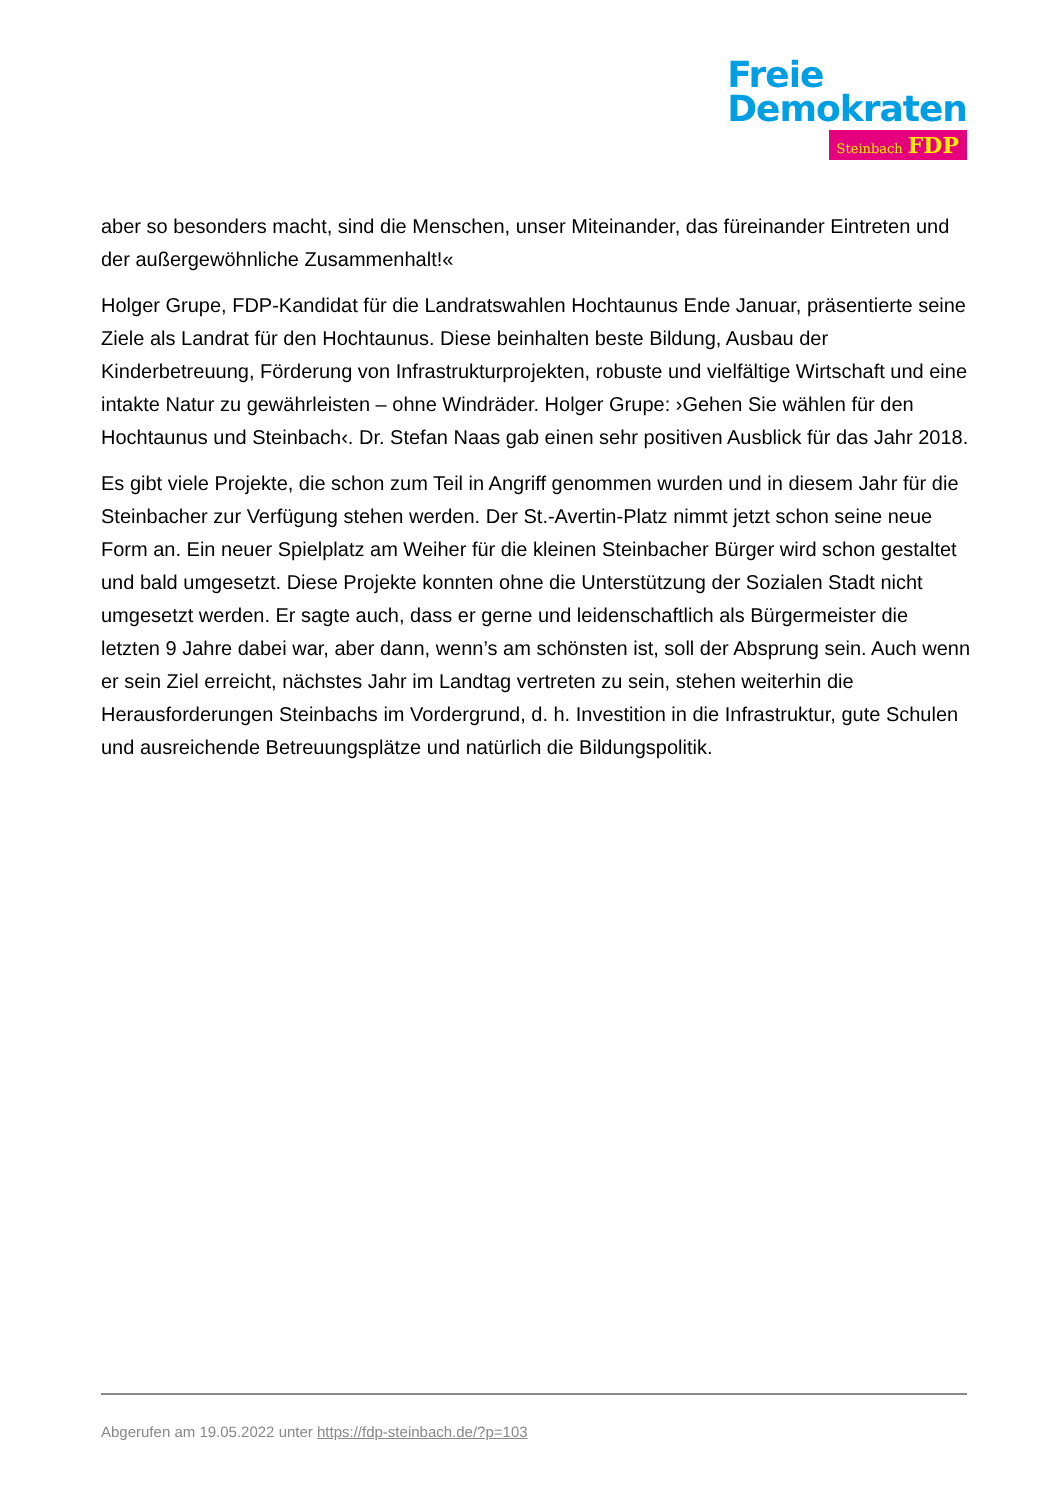Freie
Demokraten
Steinbach FDP
aber so besonders macht, sind die Menschen, unser Miteinander, das füreinander Eintreten und der außergewöhnliche Zusammenhalt!«
Holger Grupe, FDP-Kandidat für die Landratswahlen Hochtaunus Ende Januar, präsentierte seine Ziele als Landrat für den Hochtaunus. Diese beinhalten beste Bildung, Ausbau der Kinderbetreuung, Förderung von Infrastrukturprojekten, robuste und vielfältige Wirtschaft und eine intakte Natur zu gewährleisten – ohne Windräder. Holger Grupe: ›Gehen Sie wählen für den Hochtaunus und Steinbach‹. Dr. Stefan Naas gab einen sehr positiven Ausblick für das Jahr 2018.
Es gibt viele Projekte, die schon zum Teil in Angriff genommen wurden und in diesem Jahr für die Steinbacher zur Verfügung stehen werden. Der St.-Avertin-Platz nimmt jetzt schon seine neue Form an. Ein neuer Spielplatz am Weiher für die kleinen Steinbacher Bürger wird schon gestaltet und bald umgesetzt. Diese Projekte konnten ohne die Unterstützung der Sozialen Stadt nicht umgesetzt werden. Er sagte auch, dass er gerne und leidenschaftlich als Bürgermeister die letzten 9 Jahre dabei war, aber dann, wenn’s am schönsten ist, soll der Absprung sein. Auch wenn er sein Ziel erreicht, nächstes Jahr im Landtag vertreten zu sein, stehen weiterhin die Herausforderungen Steinbachs im Vordergrund, d. h. Investition in die Infrastruktur, gute Schulen und ausreichende Betreuungsplätze und natürlich die Bildungspolitik.
Abgerufen am 19.05.2022 unter https://fdp-steinbach.de/?p=103